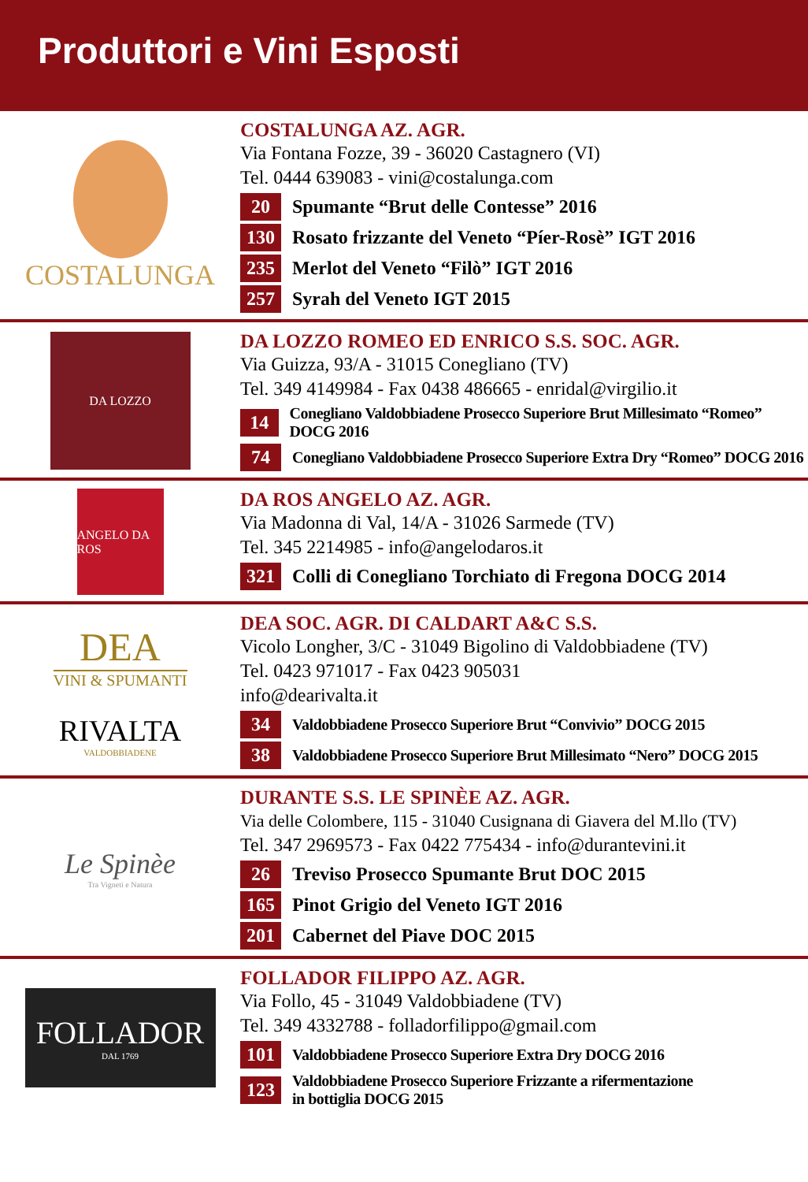Produttori e Vini Esposti
COSTALUNGA
COSTALUNGA AZ. AGR.
Via Fontana Fozze, 39 - 36020 Castagnero (VI)
Tel. 0444 639083 - vini@costalunga.com
20 Spumante “Brut delle Contesse” 2016
130 Rosato frizzante del Veneto “Píer-Rosè” IGT 2016
235 Merlot del Veneto “Filò” IGT 2016
257 Syrah del Veneto IGT 2015
DA LOZZO
DA LOZZO ROMEO ED ENRICO S.S. SOC. AGR.
Via Guizza, 93/A - 31015 Conegliano (TV)
Tel. 349 4149984 - Fax 0438 486665 - enridal@virgilio.it
14 Conegliano Valdobbiadene Prosecco Superiore Brut Millesimato “Romeo” DOCG 2016
74 Conegliano Valdobbiadene Prosecco Superiore Extra Dry “Romeo” DOCG 2016
ANGELO DA ROS
DA ROS ANGELO AZ. AGR.
Via Madonna di Val, 14/A - 31026 Sarmede (TV)
Tel. 345 2214985 - info@angelodaros.it
321 Colli di Conegliano Torchiato di Fregona DOCG 2014
DEA
VINI & SPUMANTI
RIVALTA
VALDOBBIADENE
DEA SOC. AGR. DI CALDART A&C S.S.
Vicolo Longher, 3/C - 31049 Bigolino di Valdobbiadene (TV)
Tel. 0423 971017 - Fax 0423 905031
info@dearivalta.it
34 Valdobbiadene Prosecco Superiore Brut “Convivio” DOCG 2015
38 Valdobbiadene Prosecco Superiore Brut Millesimato “Nero” DOCG 2015
Le Spinèe
Tra Vigneti e Natura
DURANTE S.S. LE SPINÈE AZ. AGR.
Via delle Colombere, 115 - 31040 Cusignana di Giavera del M.llo (TV)
Tel. 347 2969573 - Fax 0422 775434 - info@durantevini.it
26 Treviso Prosecco Spumante Brut DOC 2015
165 Pinot Grigio del Veneto IGT 2016
201 Cabernet del Piave DOC 2015
FOLLADOR
DAL 1769
FOLLADOR FILIPPO AZ. AGR.
Via Follo, 45 - 31049 Valdobbiadene (TV)
Tel. 349 4332788 - folladorfilippo@gmail.com
101 Valdobbiadene Prosecco Superiore Extra Dry DOCG 2016
123 Valdobbiadene Prosecco Superiore Frizzante a rifermentazione
in bottiglia DOCG 2015